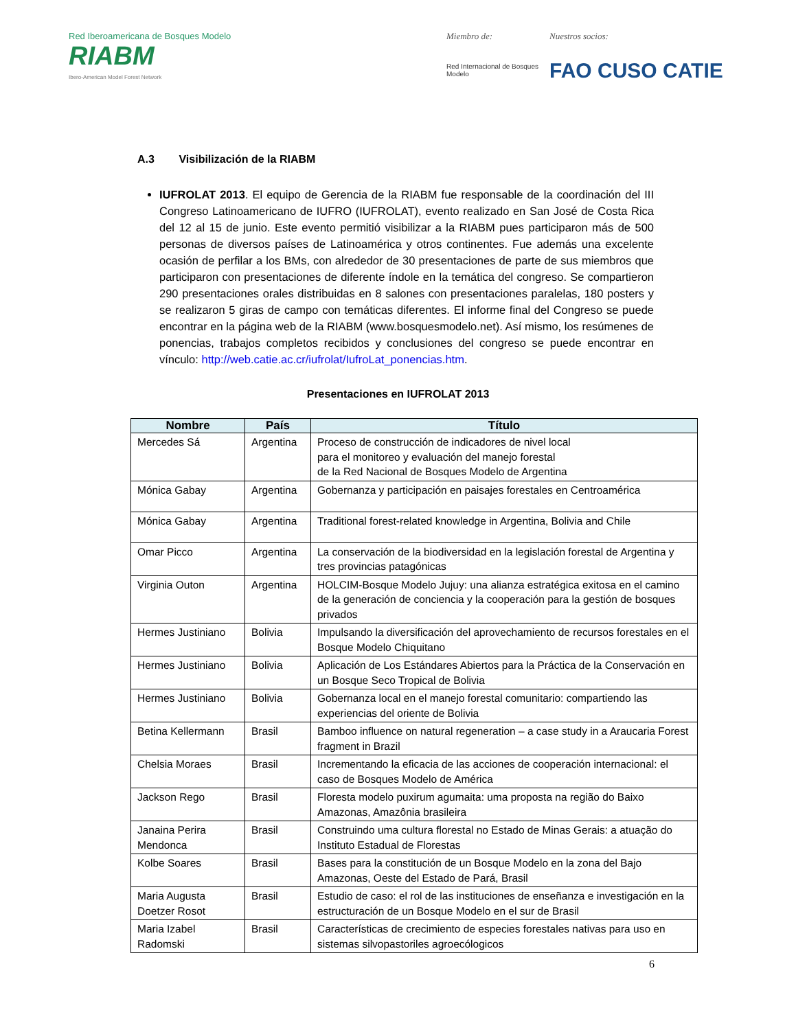Red Iberoamericana de Bosques Modelo
RIABM
Ibero-American Model Forest Network
Miembro de:
Red Internacional de Bosques Modelo
Nuestros socios:
FAO CUSO CATIE
A.3 Visibilización de la RIABM
IUFROLAT 2013. El equipo de Gerencia de la RIABM fue responsable de la coordinación del III Congreso Latinoamericano de IUFRO (IUFROLAT), evento realizado en San José de Costa Rica del 12 al 15 de junio. Este evento permitió visibilizar a la RIABM pues participaron más de 500 personas de diversos países de Latinoamérica y otros continentes. Fue además una excelente ocasión de perfilar a los BMs, con alrededor de 30 presentaciones de parte de sus miembros que participaron con presentaciones de diferente índole en la temática del congreso. Se compartieron 290 presentaciones orales distribuidas en 8 salones con presentaciones paralelas, 180 posters y se realizaron 5 giras de campo con temáticas diferentes. El informe final del Congreso se puede encontrar en la página web de la RIABM (www.bosquesmodelo.net). Así mismo, los resúmenes de ponencias, trabajos completos recibidos y conclusiones del congreso se puede encontrar en vínculo: http://web.catie.ac.cr/iufrolat/IufroLat_ponencias.htm.
Presentaciones en IUFROLAT 2013
| Nombre | País | Título |
| --- | --- | --- |
| Mercedes Sá | Argentina | Proceso de construcción de indicadores de nivel local para el monitoreo y evaluación del manejo forestal de la Red Nacional de Bosques Modelo de Argentina |
| Mónica Gabay | Argentina | Gobernanza y participación en paisajes forestales en Centroamérica |
| Mónica Gabay | Argentina | Traditional forest-related knowledge in Argentina, Bolivia and Chile |
| Omar Picco | Argentina | La conservación de la biodiversidad en la legislación forestal de Argentina y tres provincias patagónicas |
| Virginia Outon | Argentina | HOLCIM-Bosque Modelo Jujuy: una alianza estratégica exitosa en el camino de la generación de conciencia y la cooperación para la gestión de bosques privados |
| Hermes Justiniano | Bolivia | Impulsando la diversificación del aprovechamiento de recursos forestales en el Bosque Modelo Chiquitano |
| Hermes Justiniano | Bolivia | Aplicación de Los Estándares Abiertos para la Práctica de la Conservación en un Bosque Seco Tropical de Bolivia |
| Hermes Justiniano | Bolivia | Gobernanza local en el manejo forestal comunitario: compartiendo las experiencias del oriente de Bolivia |
| Betina Kellermann | Brasil | Bamboo influence on natural regeneration – a case study in a Araucaria Forest fragment in Brazil |
| Chelsia Moraes | Brasil | Incrementando la eficacia de las acciones de cooperación internacional: el caso de Bosques Modelo de América |
| Jackson Rego | Brasil | Floresta modelo puxirum agumaita: uma proposta na região do Baixo Amazonas, Amazônia brasileira |
| Janaina Perira Mendonca | Brasil | Construindo uma cultura florestal no Estado de Minas Gerais: a atuação do Instituto Estadual de Florestas |
| Kolbe Soares | Brasil | Bases para la constitución de un Bosque Modelo en la zona del Bajo Amazonas, Oeste del Estado de Pará, Brasil |
| Maria Augusta Doetzer Rosot | Brasil | Estudio de caso: el rol de las instituciones de enseñanza e investigación en la estructuración de un Bosque Modelo en el sur de Brasil |
| Maria Izabel Radomski | Brasil | Características de crecimiento de especies forestales nativas para uso en sistemas silvopastoriles agroecólogicos |
6